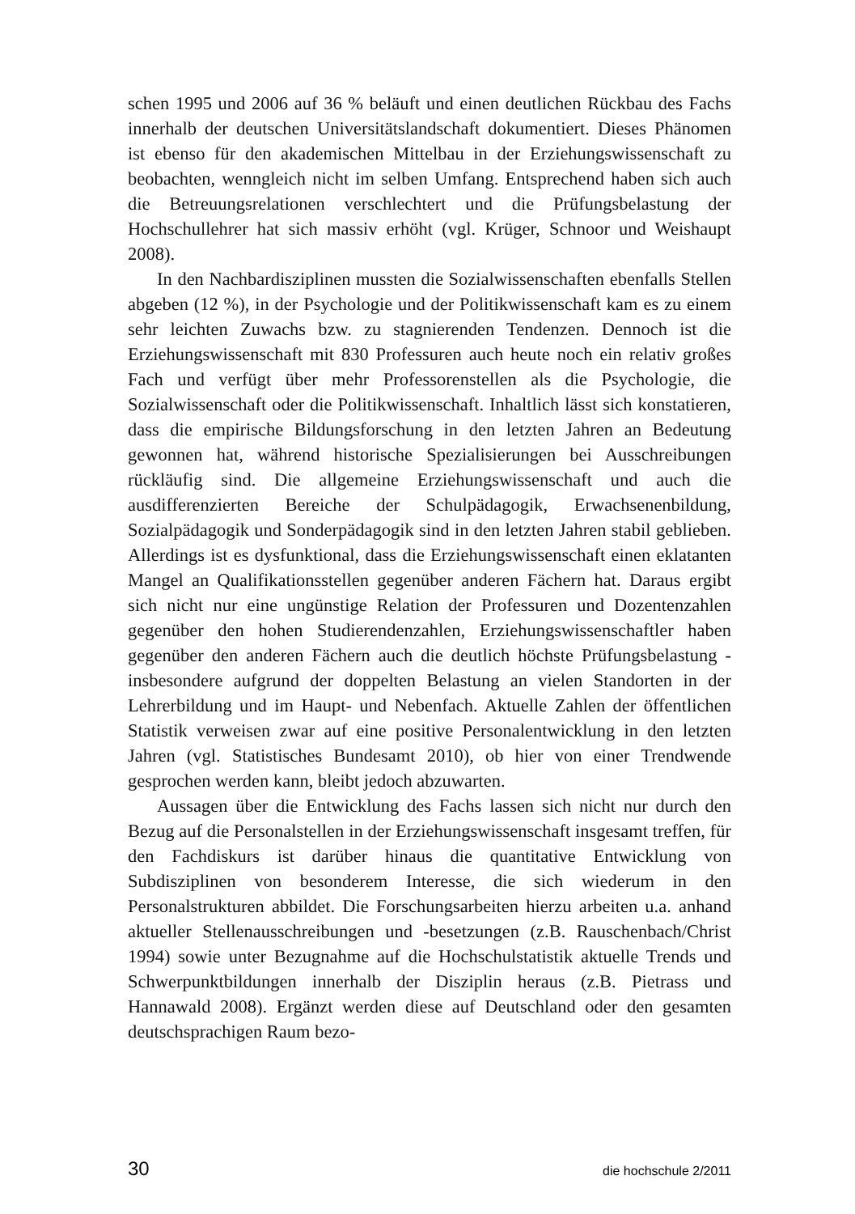schen 1995 und 2006 auf 36 % beläuft und einen deutlichen Rückbau des Fachs innerhalb der deutschen Universitätslandschaft dokumentiert. Dieses Phänomen ist ebenso für den akademischen Mittelbau in der Erziehungswissenschaft zu beobachten, wenngleich nicht im selben Umfang. Entsprechend haben sich auch die Betreuungsrelationen verschlechtert und die Prüfungsbelastung der Hochschullehrer hat sich massiv erhöht (vgl. Krüger, Schnoor und Weishaupt 2008).
In den Nachbardisziplinen mussten die Sozialwissenschaften ebenfalls Stellen abgeben (12 %), in der Psychologie und der Politikwissenschaft kam es zu einem sehr leichten Zuwachs bzw. zu stagnierenden Tendenzen. Dennoch ist die Erziehungswissenschaft mit 830 Professuren auch heute noch ein relativ großes Fach und verfügt über mehr Professorenstellen als die Psychologie, die Sozialwissenschaft oder die Politikwissenschaft. Inhaltlich lässt sich konstatieren, dass die empirische Bildungsforschung in den letzten Jahren an Bedeutung gewonnen hat, während historische Spezialisierungen bei Ausschreibungen rückläufig sind. Die allgemeine Erziehungswissenschaft und auch die ausdifferenzierten Bereiche der Schulpädagogik, Erwachsenenbildung, Sozialpädagogik und Sonderpädagogik sind in den letzten Jahren stabil geblieben. Allerdings ist es dysfunktional, dass die Erziehungswissenschaft einen eklatanten Mangel an Qualifikationsstellen gegenüber anderen Fächern hat. Daraus ergibt sich nicht nur eine ungünstige Relation der Professuren und Dozentenzahlen gegenüber den hohen Studierendenzahlen, Erziehungswissenschaftler haben gegenüber den anderen Fächern auch die deutlich höchste Prüfungsbelastung - insbesondere aufgrund der doppelten Belastung an vielen Standorten in der Lehrerbildung und im Haupt- und Nebenfach. Aktuelle Zahlen der öffentlichen Statistik verweisen zwar auf eine positive Personalentwicklung in den letzten Jahren (vgl. Statistisches Bundesamt 2010), ob hier von einer Trendwende gesprochen werden kann, bleibt jedoch abzuwarten.
Aussagen über die Entwicklung des Fachs lassen sich nicht nur durch den Bezug auf die Personalstellen in der Erziehungswissenschaft insgesamt treffen, für den Fachdiskurs ist darüber hinaus die quantitative Entwicklung von Subdisziplinen von besonderem Interesse, die sich wiederum in den Personalstrukturen abbildet. Die Forschungsarbeiten hierzu arbeiten u.a. anhand aktueller Stellenausschreibungen und -besetzungen (z.B. Rauschenbach/Christ 1994) sowie unter Bezugnahme auf die Hochschulstatistik aktuelle Trends und Schwerpunktbildungen innerhalb der Disziplin heraus (z.B. Pietrass und Hannawald 2008). Ergänzt werden diese auf Deutschland oder den gesamten deutschsprachigen Raum bezo-
30 die hochschule 2/2011